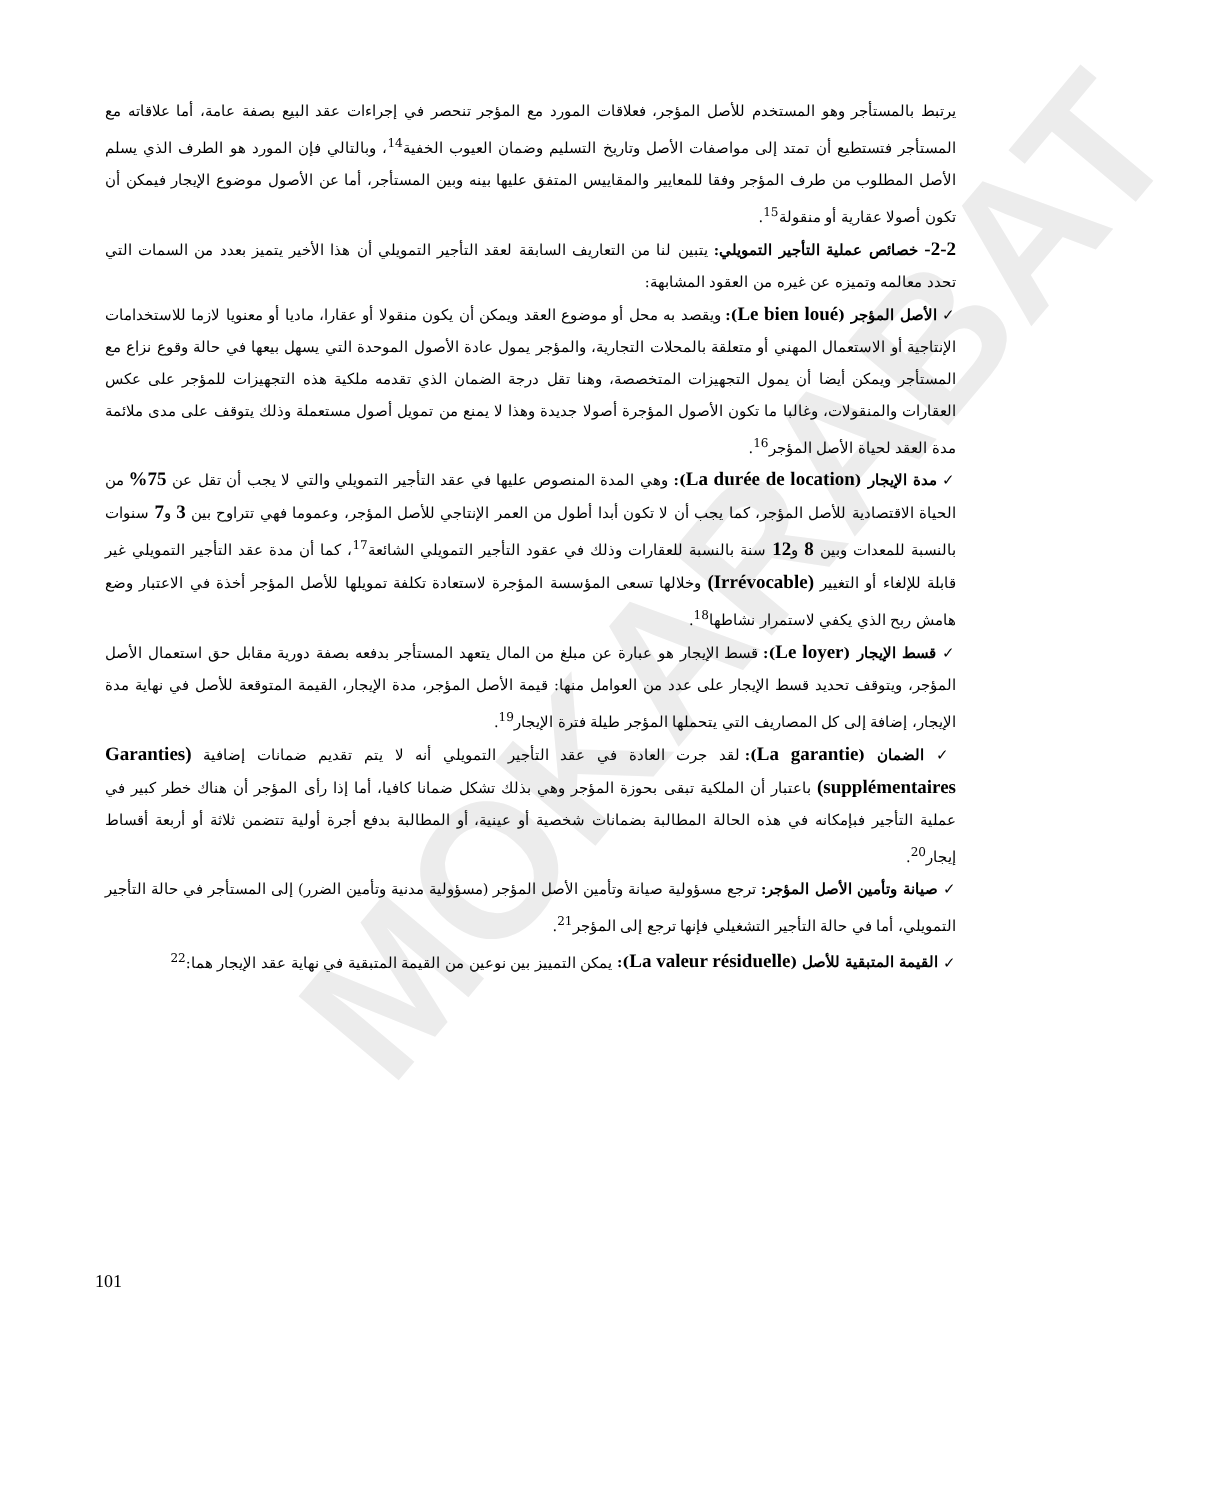MOKARABAT
يرتبط بالمستأجر وهو المستخدم للأصل المؤجر، فعلاقات المورد مع المؤجر تنحصر في إجراءات عقد البيع بصفة عامة، أما علاقاته مع المستأجر فتستطيع أن تمتد إلى مواصفات الأصل وتاريخ التسليم وضمان العيوب الخفية<sup>14</sup>، وبالتالي فإن المورد هو الطرف الذي يسلم الأصل المطلوب من طرف المؤجر وفقا للمعايير والمقاييس المتفق عليها بينه وبين المستأجر، أما عن الأصول موضوع الإيجار فيمكن أن تكون أصولا عقارية أو منقولة<sup>15</sup>.
2-2- خصائص عملية التأجير التمويلي: يتبين لنا من التعاريف السابقة لعقد التأجير التمويلي أن هذا الأخير يتميز بعدد من السمات التي تحدد معالمه وتميزه عن غيره من العقود المشابهة:
✓ الأصل المؤجر (Le bien loué): ويقصد به محل أو موضوع العقد ويمكن أن يكون منقولا أو عقارا، ماديا أو معنويا لازما للاستخدامات الإنتاجية أو الاستعمال المهني أو متعلقة بالمحلات التجارية، والمؤجر يمول عادة الأصول الموحدة التي يسهل بيعها في حالة وقوع نزاع مع المستأجر ويمكن أيضا أن يمول التجهيزات المتخصصة، وهنا تقل درجة الضمان الذي تقدمه ملكية هذه التجهيزات للمؤجر على عكس العقارات والمنقولات، وغالبا ما تكون الأصول المؤجرة أصولا جديدة وهذا لا يمنع من تمويل أصول مستعملة وذلك يتوقف على مدى ملائمة مدة العقد لحياة الأصل المؤجر<sup>16</sup>.
✓ مدة الإيجار (La durée de location): وهي المدة المنصوص عليها في عقد التأجير التمويلي والتي لا يجب أن تقل عن 75% من الحياة الاقتصادية للأصل المؤجر، كما يجب أن لا تكون أبدا أطول من العمر الإنتاجي للأصل المؤجر، وعموما فهي تتراوح بين 3 و7 سنوات بالنسبة للمعدات وبين 8 و12 سنة بالنسبة للعقارات وذلك في عقود التأجير التمويلي الشائعة<sup>17</sup>، كما أن مدة عقد التأجير التمويلي غير قابلة للإلغاء أو التغيير (Irrévocable) وخلالها تسعى المؤسسة المؤجرة لاستعادة تكلفة تمويلها للأصل المؤجر أخذة في الاعتبار وضع هامش ربح الذي يكفي لاستمرار نشاطها<sup>18</sup>.
✓ قسط الإيجار (Le loyer): قسط الإيجار هو عبارة عن مبلغ من المال يتعهد المستأجر بدفعه بصفة دورية مقابل حق استعمال الأصل المؤجر، ويتوقف تحديد قسط الإيجار على عدد من العوامل منها: قيمة الأصل المؤجر، مدة الإيجار، القيمة المتوقعة للأصل في نهاية مدة الإيجار، إضافة إلى كل المصاريف التي يتحملها المؤجر طيلة فترة الإيجار<sup>19</sup>.
✓ الضمان (La garantie): لقد جرت العادة في عقد التأجير التمويلي أنه لا يتم تقديم ضمانات إضافية (Garanties supplémentaires) باعتبار أن الملكية تبقى بحوزة المؤجر وهي بذلك تشكل ضمانا كافيا، أما إذا رأى المؤجر أن هناك خطر كبير في عملية التأجير فبإمكانه في هذه الحالة المطالبة بضمانات شخصية أو عينية، أو المطالبة بدفع أجرة أولية تتضمن ثلاثة أو أربعة أقساط إيجار<sup>20</sup>.
✓ صيانة وتأمين الأصل المؤجر: ترجع مسؤولية صيانة وتأمين الأصل المؤجر (مسؤولية مدنية وتأمين الضرر) إلى المستأجر في حالة التأجير التمويلي، أما في حالة التأجير التشغيلي فإنها ترجع إلى المؤجر<sup>21</sup>.
✓ القيمة المتبقية للأصل (La valeur résiduelle): يمكن التمييز بين نوعين من القيمة المتبقية في نهاية عقد الإيجار هما:<sup>22</sup>
101